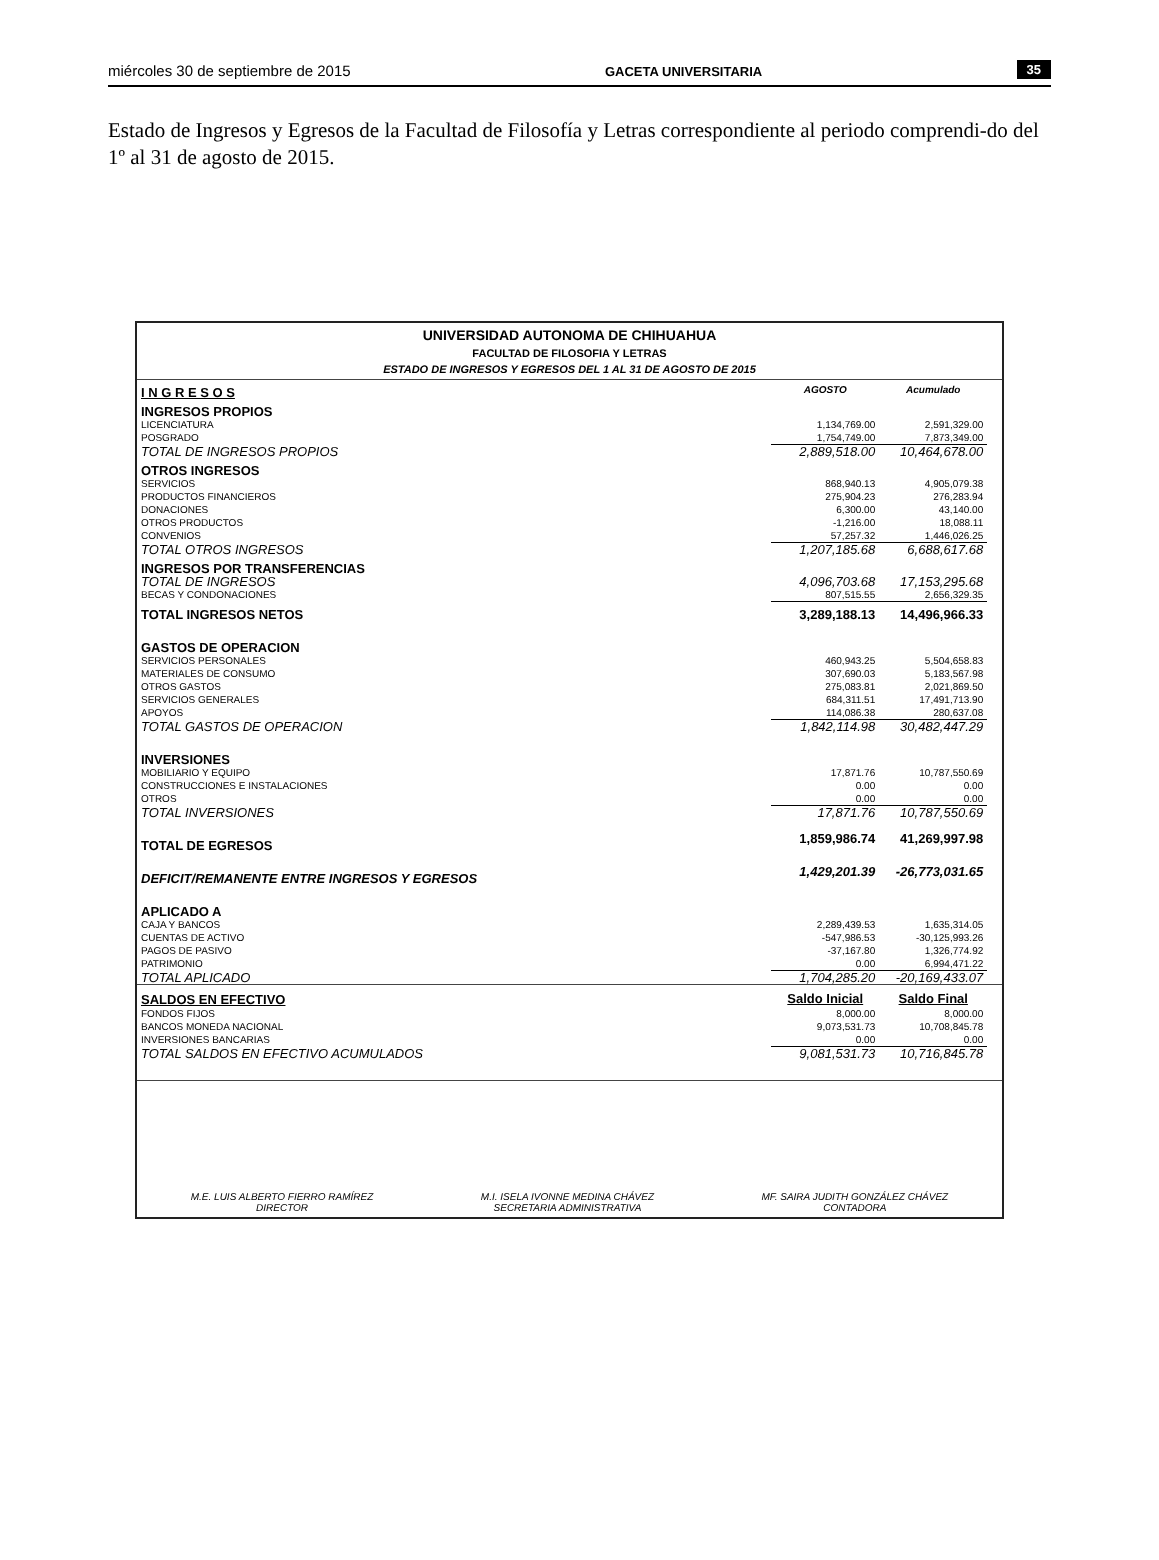miércoles 30 de septiembre de 2015 GACETA UNIVERSITARIA 35
Estado de Ingresos y Egresos de la Facultad de Filosofía y Letras correspondiente al periodo comprendi-do del 1º al 31 de agosto de 2015.
UNIVERSIDAD AUTONOMA DE CHIHUAHUA
FACULTAD DE FILOSOFIA Y LETRAS
ESTADO DE INGRESOS Y EGRESOS DEL 1 AL 31 DE AGOSTO DE 2015
| I N G R E S O S | AGOSTO | Acumulado | |
| INGRESOS PROPIOS | | | |
| LICENCIATURA | 1,134,769.00 | 2,591,329.00 | |
| POSGRADO | 1,754,749.00 | 7,873,349.00 | |
| TOTAL DE INGRESOS PROPIOS | 2,889,518.00 | 10,464,678.00 | |
| OTROS INGRESOS | | | |
| SERVICIOS | 868,940.13 | 4,905,079.38 | |
| PRODUCTOS FINANCIEROS | 275,904.23 | 276,283.94 | |
| DONACIONES | 6,300.00 | 43,140.00 | |
| OTROS PRODUCTOS | -1,216.00 | 18,088.11 | |
| CONVENIOS | 57,257.32 | 1,446,026.25 | |
| TOTAL OTROS INGRESOS | 1,207,185.68 | 6,688,617.68 | |
| INGRESOS POR TRANSFERENCIAS | | | |
| TOTAL DE INGRESOS | 4,096,703.68 | 17,153,295.68 | |
| BECAS Y CONDONACIONES | 807,515.55 | 2,656,329.35 | |
| TOTAL INGRESOS NETOS | 3,289,188.13 | 14,496,966.33 | |
| GASTOS DE OPERACION | | | |
| SERVICIOS PERSONALES | 460,943.25 | 5,504,658.83 | |
| MATERIALES DE CONSUMO | 307,690.03 | 5,183,567.98 | |
| OTROS GASTOS | 275,083.81 | 2,021,869.50 | |
| SERVICIOS GENERALES | 684,311.51 | 17,491,713.90 | |
| APOYOS | 114,086.38 | 280,637.08 | |
| TOTAL GASTOS DE OPERACION | 1,842,114.98 | 30,482,447.29 | |
| INVERSIONES | | | |
| MOBILIARIO Y EQUIPO | 17,871.76 | 10,787,550.69 | |
| CONSTRUCCIONES E INSTALACIONES | 0.00 | 0.00 | |
| OTROS | 0.00 | 0.00 | |
| TOTAL INVERSIONES | 17,871.76 | 10,787,550.69 | |
| TOTAL DE EGRESOS | 1,859,986.74 | 41,269,997.98 | |
| DEFICIT/REMANENTE ENTRE INGRESOS Y EGRESOS | 1,429,201.39 | -26,773,031.65 | |
| APLICADO A | | | |
| CAJA Y BANCOS | 2,289,439.53 | 1,635,314.05 | |
| CUENTAS DE ACTIVO | -547,986.53 | -30,125,993.26 | |
| PAGOS DE PASIVO | -37,167.80 | 1,326,774.92 | |
| PATRIMONIO | 0.00 | 6,994,471.22 | |
| TOTAL APLICADO | 1,704,285.20 | -20,169,433.07 | |
| SALDOS EN EFECTIVO | Saldo Inicial | Saldo Final | |
| FONDOS FIJOS | 8,000.00 | 8,000.00 | |
| BANCOS MONEDA NACIONAL | 9,073,531.73 | 10,708,845.78 | |
| INVERSIONES BANCARIAS | 0.00 | 0.00 | |
| TOTAL SALDOS EN EFECTIVO ACUMULADOS | 9,081,531.73 | 10,716,845.78 | |
M.E. LUIS ALBERTO FIERRO RAMÍREZ
DIRECTOR
M.I. ISELA IVONNE MEDINA CHÁVEZ
SECRETARIA ADMINISTRATIVA
MF. SAIRA JUDITH GONZÁLEZ CHÁVEZ
CONTADORA